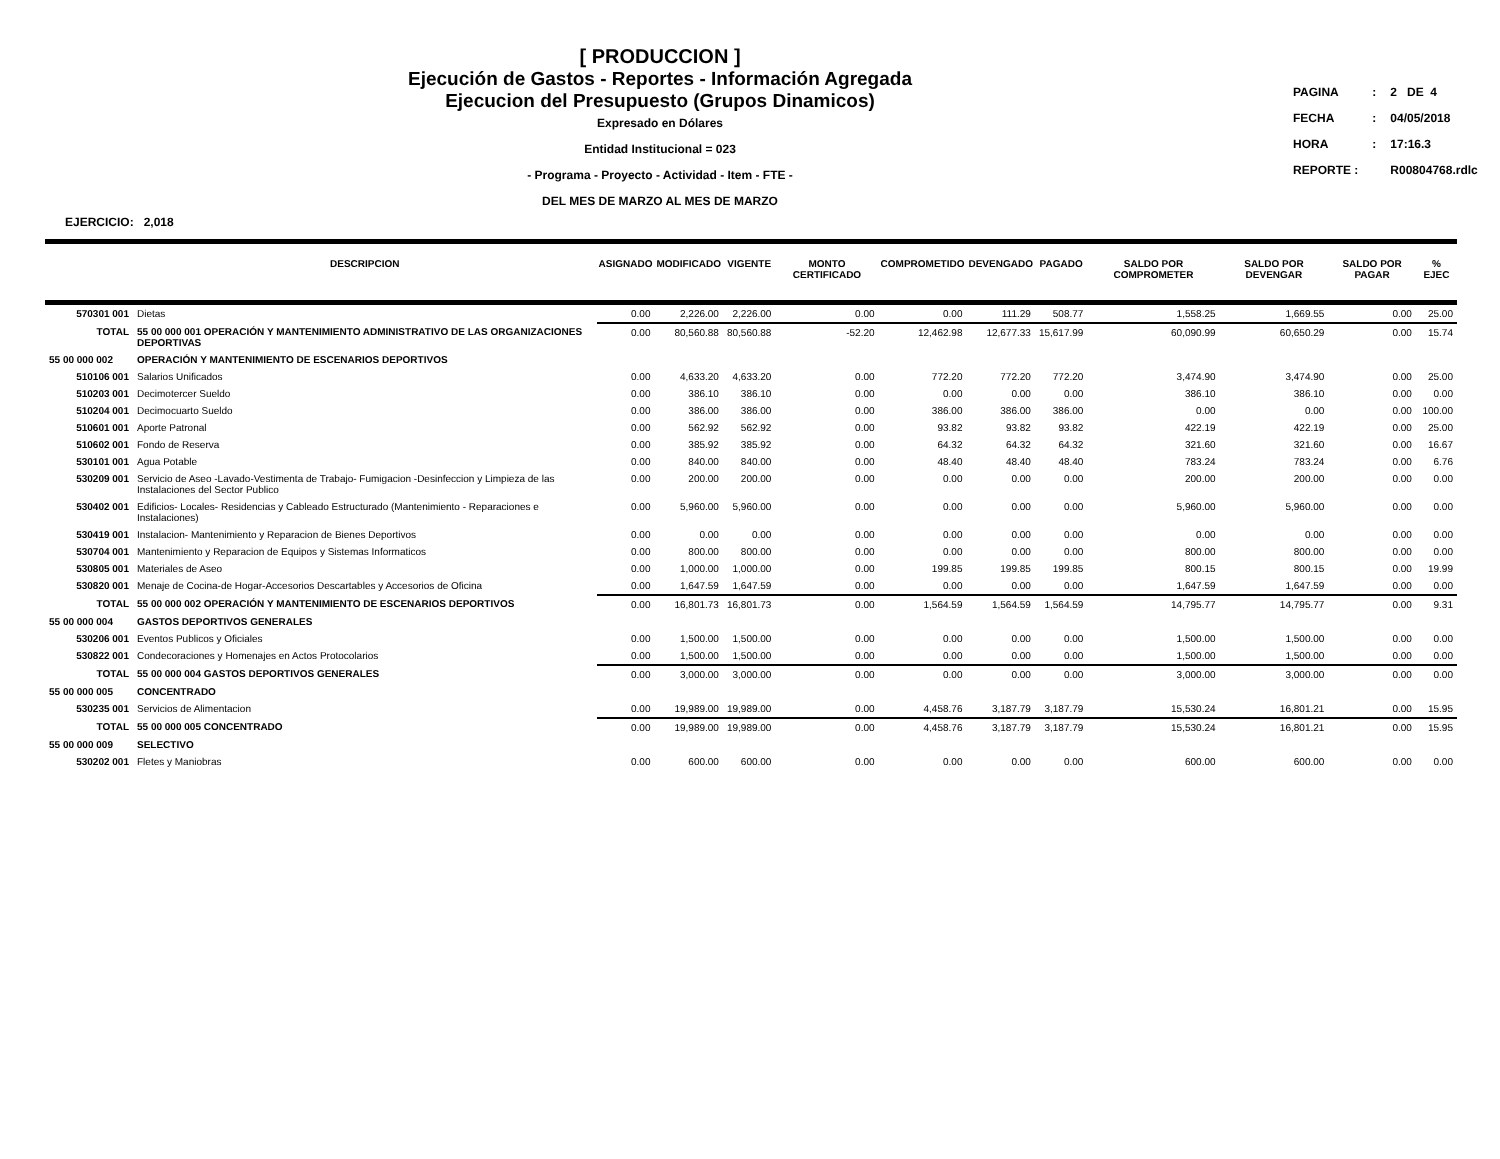[ PRODUCCION ]
Ejecución de Gastos - Reportes - Información Agregada
Ejecucion del Presupuesto (Grupos Dinamicos)
Expresado en Dólares
Entidad Institucional = 023
- Programa - Proyecto - Actividad - Item - FTE -
DEL MES DE MARZO AL MES DE MARZO
| PAGINA | : | 2 DE 4 |
| FECHA | : | 04/05/2018 |
| HORA | : | 17:16.3 |
| REPORTE : | | R00804768.rdlc |
EJERCICIO: 2,018
| | DESCRIPCION | ASIGNADO | MODIFICADO | VIGENTE | MONTO CERTIFICADO | COMPROMETIDO | DEVENGADO | PAGADO | SALDO POR COMPROMETER | SALDO POR DEVENGAR | SALDO POR PAGAR | % EJEC |
| --- | --- | --- | --- | --- | --- | --- | --- | --- | --- | --- | --- | --- |
| 570301 001 | Dietas | 0.00 | 2,226.00 | 2,226.00 | 0.00 | 0.00 | 111.29 | 508.77 | 1,558.25 | 1,669.55 | 0.00 | 25.00 |
| TOTAL | 55 00 000 001 OPERACIÓN Y MANTENIMIENTO ADMINISTRATIVO DE LAS ORGANIZACIONES DEPORTIVAS | 0.00 | 80,560.88 | 80,560.88 | -52.20 | 12,462.98 | 12,677.33 | 15,617.99 | 60,090.99 | 60,650.29 | 0.00 | 15.74 |
| 55 00 000 002 | OPERACIÓN Y MANTENIMIENTO DE ESCENARIOS DEPORTIVOS | | | | | | | | | | | |
| 510106 001 | Salarios Unificados | 0.00 | 4,633.20 | 4,633.20 | 0.00 | 772.20 | 772.20 | 772.20 | 3,474.90 | 3,474.90 | 0.00 | 25.00 |
| 510203 001 | Decimotercer Sueldo | 0.00 | 386.10 | 386.10 | 0.00 | 0.00 | 0.00 | 0.00 | 386.10 | 386.10 | 0.00 | 0.00 |
| 510204 001 | Decimocuarto Sueldo | 0.00 | 386.00 | 386.00 | 0.00 | 386.00 | 386.00 | 386.00 | 0.00 | 0.00 | 0.00 | 100.00 |
| 510601 001 | Aporte Patronal | 0.00 | 562.92 | 562.92 | 0.00 | 93.82 | 93.82 | 93.82 | 422.19 | 422.19 | 0.00 | 25.00 |
| 510602 001 | Fondo de Reserva | 0.00 | 385.92 | 385.92 | 0.00 | 64.32 | 64.32 | 64.32 | 321.60 | 321.60 | 0.00 | 16.67 |
| 530101 001 | Agua Potable | 0.00 | 840.00 | 840.00 | 0.00 | 48.40 | 48.40 | 48.40 | 783.24 | 783.24 | 0.00 | 6.76 |
| 530209 001 | Servicio de Aseo -Lavado-Vestimenta de Trabajo- Fumigacion -Desinfeccion y Limpieza de las Instalaciones del Sector Publico | 0.00 | 200.00 | 200.00 | 0.00 | 0.00 | 0.00 | 0.00 | 200.00 | 200.00 | 0.00 | 0.00 |
| 530402 001 | Edificios- Locales- Residencias y Cableado Estructurado (Mantenimiento - Reparaciones e Instalaciones) | 0.00 | 5,960.00 | 5,960.00 | 0.00 | 0.00 | 0.00 | 0.00 | 5,960.00 | 5,960.00 | 0.00 | 0.00 |
| 530419 001 | Instalacion- Mantenimiento y Reparacion de Bienes Deportivos | 0.00 | 0.00 | 0.00 | 0.00 | 0.00 | 0.00 | 0.00 | 0.00 | 0.00 | 0.00 | 0.00 |
| 530704 001 | Mantenimiento y Reparacion de Equipos y Sistemas Informaticos | 0.00 | 800.00 | 800.00 | 0.00 | 0.00 | 0.00 | 0.00 | 800.00 | 800.00 | 0.00 | 0.00 |
| 530805 001 | Materiales de Aseo | 0.00 | 1,000.00 | 1,000.00 | 0.00 | 199.85 | 199.85 | 199.85 | 800.15 | 800.15 | 0.00 | 19.99 |
| 530820 001 | Menaje de Cocina-de Hogar-Accesorios Descartables y Accesorios de Oficina | 0.00 | 1,647.59 | 1,647.59 | 0.00 | 0.00 | 0.00 | 0.00 | 1,647.59 | 1,647.59 | 0.00 | 0.00 |
| TOTAL | 55 00 000 002 OPERACIÓN Y MANTENIMIENTO DE ESCENARIOS DEPORTIVOS | 0.00 | 16,801.73 | 16,801.73 | 0.00 | 1,564.59 | 1,564.59 | 1,564.59 | 14,795.77 | 14,795.77 | 0.00 | 9.31 |
| 55 00 000 004 | GASTOS DEPORTIVOS GENERALES | | | | | | | | | | | |
| 530206 001 | Eventos Publicos y Oficiales | 0.00 | 1,500.00 | 1,500.00 | 0.00 | 0.00 | 0.00 | 0.00 | 1,500.00 | 1,500.00 | 0.00 | 0.00 |
| 530822 001 | Condecoraciones y Homenajes en Actos Protocolarios | 0.00 | 1,500.00 | 1,500.00 | 0.00 | 0.00 | 0.00 | 0.00 | 1,500.00 | 1,500.00 | 0.00 | 0.00 |
| TOTAL | 55 00 000 004 GASTOS DEPORTIVOS GENERALES | 0.00 | 3,000.00 | 3,000.00 | 0.00 | 0.00 | 0.00 | 0.00 | 3,000.00 | 3,000.00 | 0.00 | 0.00 |
| 55 00 000 005 | CONCENTRADO | | | | | | | | | | | |
| 530235 001 | Servicios de Alimentacion | 0.00 | 19,989.00 | 19,989.00 | 0.00 | 4,458.76 | 3,187.79 | 3,187.79 | 15,530.24 | 16,801.21 | 0.00 | 15.95 |
| TOTAL | 55 00 000 005 CONCENTRADO | 0.00 | 19,989.00 | 19,989.00 | 0.00 | 4,458.76 | 3,187.79 | 3,187.79 | 15,530.24 | 16,801.21 | 0.00 | 15.95 |
| 55 00 000 009 | SELECTIVO | | | | | | | | | | | |
| 530202 001 | Fletes y Maniobras | 0.00 | 600.00 | 600.00 | 0.00 | 0.00 | 0.00 | 0.00 | 600.00 | 600.00 | 0.00 | 0.00 |